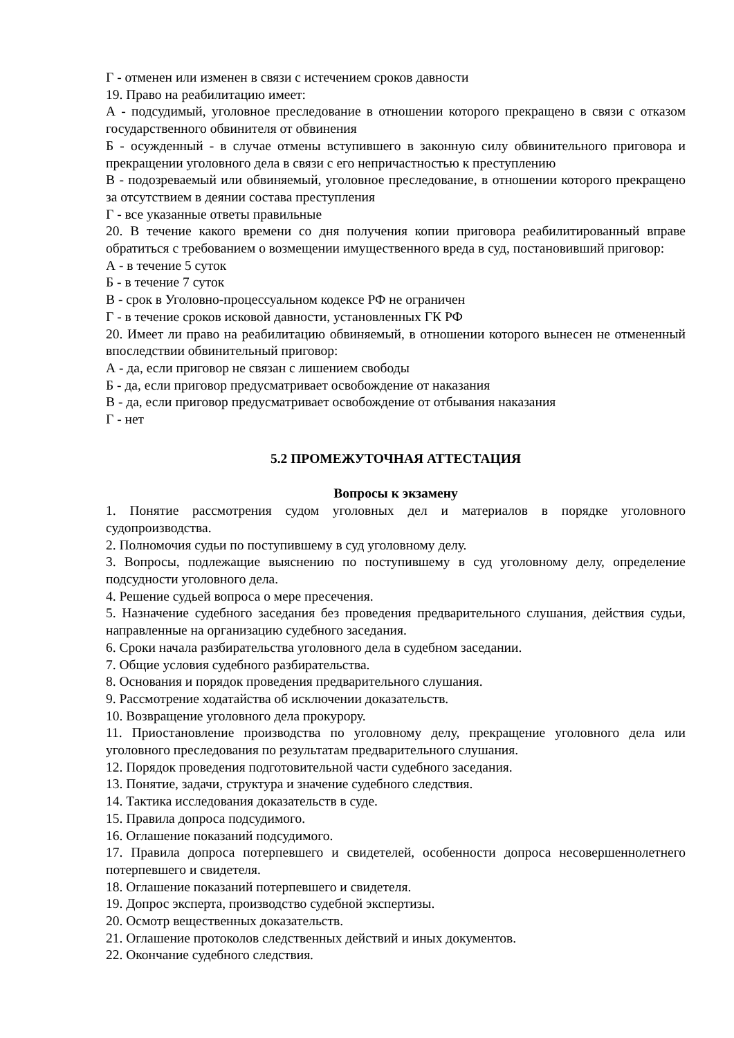Г - отменен или изменен в связи с истечением сроков давности
19. Право на реабилитацию имеет:
А - подсудимый, уголовное преследование в отношении которого прекращено в связи с отказом государственного обвинителя от обвинения
Б - осужденный - в случае отмены вступившего в законную силу обвинительного приговора и прекращении уголовного дела в связи с его непричастностью к преступлению
В - подозреваемый или обвиняемый, уголовное преследование, в отношении которого прекращено за отсутствием в деянии состава преступления
Г - все указанные ответы правильные
20. В течение какого времени со дня получения копии приговора реабилитированный вправе обратиться с требованием о возмещении имущественного вреда в суд, постановивший приговор:
А - в течение 5 суток
Б - в течение 7 суток
В - срок в Уголовно-процессуальном кодексе РФ не ограничен
Г - в течение сроков исковой давности, установленных ГК РФ
20. Имеет ли право на реабилитацию обвиняемый, в отношении которого вынесен не отмененный впоследствии обвинительный приговор:
А - да, если приговор не связан с лишением свободы
Б - да, если приговор предусматривает освобождение от наказания
В - да, если приговор предусматривает освобождение от отбывания наказания
Г - нет
5.2 ПРОМЕЖУТОЧНАЯ АТТЕСТАЦИЯ
Вопросы к экзамену
1. Понятие рассмотрения судом уголовных дел и материалов в порядке уголовного судопроизводства.
2. Полномочия судьи по поступившему в суд уголовному делу.
3. Вопросы, подлежащие выяснению по поступившему в суд уголовному делу, определение подсудности уголовного дела.
4. Решение судьей вопроса о мере пресечения.
5. Назначение судебного заседания без проведения предварительного слушания, действия судьи, направленные на организацию судебного заседания.
6. Сроки начала разбирательства уголовного дела в судебном заседании.
7. Общие условия судебного разбирательства.
8. Основания и порядок проведения предварительного слушания.
9. Рассмотрение ходатайства об исключении доказательств.
10. Возвращение уголовного дела прокурору.
11. Приостановление производства по уголовному делу, прекращение уголовного дела или уголовного преследования по результатам предварительного слушания.
12. Порядок проведения подготовительной части судебного заседания.
13. Понятие, задачи, структура и значение судебного следствия.
14. Тактика исследования доказательств в суде.
15. Правила допроса подсудимого.
16. Оглашение показаний подсудимого.
17. Правила допроса потерпевшего и свидетелей, особенности допроса несовершеннолетнего потерпевшего и свидетеля.
18. Оглашение показаний потерпевшего и свидетеля.
19. Допрос эксперта, производство судебной экспертизы.
20. Осмотр вещественных доказательств.
21. Оглашение протоколов следственных действий и иных документов.
22. Окончание судебного следствия.